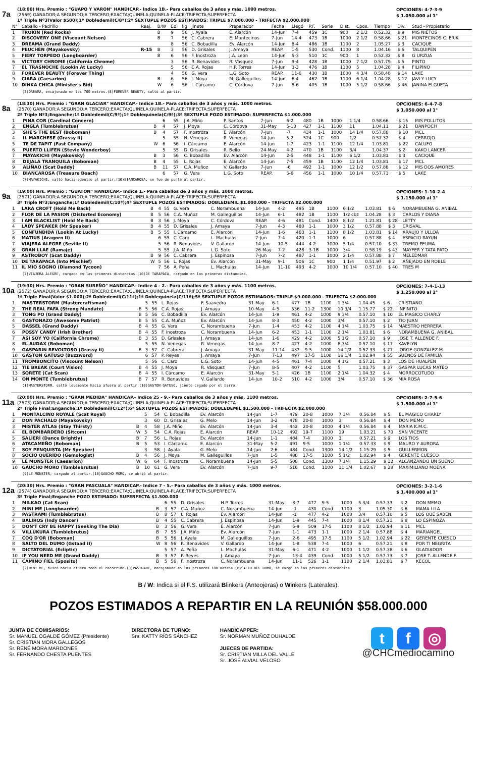7a
(18:00) Hrs. Premio : "GUAPO Y VARON" HANDICAP.- Indice 1B.- Para caballos de 3 años y más. 1000 metros.
(2569) GANADOR;A SEGUNDO;A TERCERO;EXACTA;QUINELA;QUINELA-PLACE;TRIFECTA;SUPERFECTA
1ª Triple Nº3(Valor $500);1ª Dobledemil(C/8ª);2ª SEXTUPLE POZOS ESTIMADOS: TRIPLE $7.000.000 - TRIFECTA $2.000.000
OPCIONES: 4-7-3-9
$ 1.050.000 al 1°
| N° | Caballo - Padrillo | Reaj. | B/W | Ed. | kg | Jinete | Preparador | Fecha | Llegó | P.F. | Serie | Dist. | Cpos. | Tiempo | Div. | Stud - Propietario |
| --- | --- | --- | --- | --- | --- | --- | --- | --- | --- | --- | --- | --- | --- | --- | --- | --- |
| 1 | TROKIN (Red Rocks) | | B | 9 | 56 | J. Ayala | E. Alarcón | 14-Jun | 7-4 | 459 | 1C | 900 | 2 1/2 | 0.52.32 | $ 9 | MIS NIETOS |
| 2 | DISCOVERY ONE (Viscount Nelson) | | B | 7 | 56 | C. Cabrera | E. Montecinos | 7-Jun | 14-4 | 473 | 1B | 1000 | 2 1/2 | 0.58.66 | $ 21 | MONTECINOS C. ERIK |
| 3 | DREAMA (Grand Daddy) | | | 8 | 56 | C. Bobadilla | Ev. Alarcón | 14-Jun | 8-4 | 486 | 1B | 1100 | 2 | 1.05.27 | $ 3 | CACIQUE |
| 4 | PEUCHEN (Mayakovsky) | R-15 | B | 3 | 56 | D. Grisales | J. Amaya | REAP. | 1-5 | 530 | Cond. | 1100 | 8 | 1.04.16 | $ 6 | TALQUIPEN |
| 5 | FIERY TORPEDO (Longboarder) | | B | 6 | 56 | F. Inostroza | J.A. León | 14-Jun | 5-3 | 510 | 1C | 900 | 1 | 0.52.32 | $ 8 | G URZUA |
| 6 | VICTORY CHROME (California Chrome) | | | 3 | 56 | R. Benavides | R. Vásquez | 7-Jun | 9-4 | 428 | 1B | 1000 | 7 1/2 | 0.57.79 | $ 5 | PINTO |
| 7 | EL TRASNOCHE (Lookin At Lucky) | | | 5 | 56 | C.A. Rojas | H.P. Torres | 14-Jun | 3-3 | 476 | 1B | 1100 | 5 | 1.04.28 | $ 4 | FILIPINO |
| 8 | FOREVER BEAUTY (Forever Thing) | | | 4 | 56 | G. Vera | L.G. Soto | REAP. | 11-6 | 430 | 1B | 1000 | 4 3/4 | 0.58.48 | $ 14 | LAKE |
| 9 | CIARA (Caesarion) | | B | 6 | 56 | J. Moya | M. Galleguillos | 14-Jun | 6-4 | 462 | 1B | 1100 | 6 1/4 | 1.04.28 | $ 12 | JAVI Y LUCY |
| 10 | DINKA CHICA (Minister's Bid) | | W | 6 | 56 | I. Cárcamo | C. Córdova | 7-Jun | 8-6 | 405 | 1B | 1000 | 5 1/2 | 0.58.66 | $ 46 | JANINA ELGUETA |
(3)DREAMA, encajonado en los 700 metros.(8)FOREVER BEAUTY, saltó al partir.
8a
(18:30) Hrs. Premio : "GRAN GLACIAR" HANDICAP.- Indice 1B.- Para caballos de 3 años y más. 1000 metros.
(2570) GANADOR;A SEGUNDO;A TERCERO;EXACTA;QUINELA;QUINELA-PLACE;TRIFECTA;SUPERFECTA
2ª Triple Nº3;Enganche;1ª Dobledemil(C/9ª);1ª Doblequinela(C/9ª);3ª SEXTUPLE POZO ESTIMADO: SUPERFECTA $1.000.000
OPCIONES: 6-4-7-8
$ 1.050.000 al 1°
| 1 | PINA COR (Cardinal Concern) | | | 6 | 55 | J.A. Miño | P. Santos | 7-Jun | 6-2 | 480 | 1B | 1000 | 1 1/4 | 0.58.66 | $ 15 | MIS POLLITOS |
| 2 | ENGLA (Tumblebrutus) | | B | 4 | 57 | J. Moya | C. Córdova | 31-May | 5-10 | 427 | 1-1 | 1100 | 11 | 1.04.11 | $ 21 | DANPOCH |
| 3 | SHE'S THE BEST (Boboman) | | B | 4 | 57 | F. Inostroza | E. Alarcón | 7-Jun | -7 | 434 | 1-1 | 1000 | 14 1/4 | 0.57.88 | $ 10 | MCL |
| 4 | IL MARCHESE (Grassy II) | | | 5 | 55 | N. Venegas | R. Venegas | 14-Jun | 5-2 | 524 | 1C | 900 | 1/2 | 0.52.32 | $ 4 | CERROJO |
| 5 | TE DE TAPIT (Fast Company) | | W | 6 | 56 | I. Cárcamo | E. Alarcón | 14-Jun | 1-7 | 423 | 1-1 | 1100 | 12 1/4 | 1.03.81 | $ 22 | CALUFO |
| 6 | PUERTO LLIFEN (Stevie Wonderboy) | | | 5 | 55 | D. Grisales | R. Bello | 24-May | 4-2 | 470 | 1B | 1100 | 3/4 | 1.04.37 | $ 2 | KAKO LANCER |
| 7 | MAYAKICHI (Mayakovsky) | | B | 3 | 56 | C. Bobadilla | Ev. Alarcón | 14-Jun | 2-5 | 448 | 1-1 | 1100 | 6 1/2 | 1.03.81 | $ 3 | CACIQUE |
| 8 | DEJALA TRANQUILA (Boboman) | | B | 4 | 55 | L. Rojas | E. Alarcón | 14-Jun | 7-5 | 459 | 1B | 1100 | 12 1/4 | 1.03.81 | $ 17 | MCL |
| 9 | ALIÑAO (Scat Daddy) | | B | 11 | 57 | C.A. Muñoz | V. Gallardo | 7-Jun | -6 | 492 | 1-1 | 1000 | 12 1/2 | 0.57.88 | $ 12 | MIS DOS AMORES |
| 10 | BIANCAROSA (Treasure Beach) | | | 6 | 57 | G. Vera | L.G. Soto | REAP. | 5-6 | 456 | 1-1 | 1000 | 10 1/4 | 0.57.73 | $ 5 | LAKE |
(7)MAYAKICHI, saltó hacia adentro al partir.(10)BIANCAROSA, se fue de punta al partir.
9a
(19:00) Hrs. Premio : "GUATON" HANDICAP.- Indice 1.- Para caballos de 3 años y más. 1000 metros.
(2571) GANADOR;A SEGUNDO;A TERCERO;EXACTA;QUINELA;QUINELA-PLACE;TRIFECTA;SUPERFECTA
3ª Triple Nº3;Enganche;1ª Dobledemil(C/10ª);4ª SEXTUPLE POZOS ESTIMADOS: DOBLEDEMIL $1.000.000 - TRIFECTA $2.000.000
OPCIONES: 1-10-2-4
$ 1.150.000 al 1°
| 1 | LARA CROFT (Hold Me Back) | | B | 4 | 55 | G. Vera | C. Norambuena | 14-Jun | 4-2 | 495 | 1B | 1100 | 6 1/2 | 1.03.81 | $ 6 | NORAMBUENA G. ANIBAL |
| 2 | FLOR DE LA PASION (Distorted Economy) | | B | 5 | 56 | C.A. Muñoz | M. Galleguillos | 14-Jun | 6-1 | 482 | 1B | 1100 | 1/2 cbz | 1.04.28 | $ 3 | CARLOS Y DIANA |
| 3 | I AM BLACKLIST (Hold Me Back) | | B | 3 | 56 | J. Moya | C. Córdova | REAP. | 4-6 | 481 | Cond. | 1400 | 8 1/2 | 1.21.81 | $ 28 | LETTY |
| 4 | LADY SPEAKER (Mr Speaker) | | B | 4 | 55 | D. Grisales | J. Amaya | 7-Jun | 4-3 | 480 | 1-1 | 1000 | 3 1/2 | 0.57.88 | $ 3 | CRISVAL |
| 5 | CONFUNDIDA (Lookin At Lucky) | | B | 5 | 55 | I. Cárcamo | E. Alarcón | 14-Jun | 1-6 | 463 | 1-1 | 1100 | 8 1/2 | 1.03.81 | $ 14 | ARAUJO Y ULLOA |
| 6 | MATIUS (Aragorn II) | | | 6 | 55 | C. Caro | L. Machulás | 7-Jun | 7-4 | 420 | 1-1 | 1000 | 6 | 0.57.88 | $ 4 | ESPACIO RAYUN |
| 7 | VIAJERA ALEGRE (Seville II) | | | 5 | 56 | R. Benavides | V. Gallardo | 14-Jun | 10-5 | 444 | 4-2 | 1000 | 5 1/4 | 0.57.10 | $ 33 | TREMO PEUMA |
| 8 | GRAN LLAE (Ramaje) | | | 5 | 55 | J.A. Miño | L.G. Soto | 26-May | 7-2 | 428 | 3-1B | 1000 | 3/4 | 0.58.19 | $ 43 | MAYFER Y TATA PATO |
| 9 | ASTROBOY (Scat Daddy) | | B | 9 | 56 | C. Cabrera | J. Espinosa | 7-Jun | 7-2 | 487 | 1-1 | 1000 | 2 1/4 | 0.57.88 | $ 7 | MELEDMAR |
| 10 | DE TARAPACA (Into Mischief) | | W | 5 | 56 | L. Rojas | Ev. Alarcón | 31-May | 9-1 | 506 | 1C | 900 | 1 1/4 | 0.51.97 | $ 2 | AÑEJADO EN ROBLE |
| 11 | IL MIO SOGNO (Diamond Tycoon) | | | 7 | 56 | A. Peña | L. Machulás | 14-Jun | 11-10 | 493 | 4-2 | 1000 | 10 1/4 | 0.57.10 | $ 40 | TRES M |
(7)VIAJERA ALEGRE, cargado en las primeras distancias.(10)DE TARAPACA, cargado en las primeras distancias.
10a
(19:30) Hrs. Premio : "GRAN SUREÑO" HANDICAP.- Indice 4 - 2.- Para caballos de 3 años y más. 1100 metros.
(2572) GANADOR;A SEGUNDO;A TERCERO;EXACTA;QUINELA;QUINELA-PLACE;TRIFECTA;SUPERFECTA
1ª Triple Final(Valor $1.000);2ª Dobledemil(C/11ª);1ª Doblequinela(C/11ª);5ª SEXTUPLE POZOS ESTIMADOS: TRIPLE $9.000.000 - TRIFECTA $2.000.000
OPCIONES: 7-4-1-13
$ 1.250.000 al 1°
| 1 | MASTERSTORM (Mastercraftsman) | | | 5 | 55 | L. Rojas | F. Saavedra | 31-May | 6-1 | 477 | 1B | 1100 | 1 3/4 | 1.04.45 | $ 6 | CRISTIANO |
| 2 | THE REAL FAFA (Strong Mandate) | | B | 5 | 56 | C.A. Rojas | J. Amaya | 10-May | 4-5 | 536 | 11-2 | 1300 | 10 3/4 | 1.15.77 | $ 22 | INFINITO |
| 3 | TONG PO (Grand Daddy) | | B | 5 | 56 | C. Bobadilla | Ev. Alarcón | 14-Jun | 1-9 | 461 | 4-2 | 1000 | 9 3/4 | 0.57.10 | $ 10 | EL MAGICO CHARLY |
| 4 | GASTONAZO (Awesome Patriot) | | B | 5 | 55 | C.A. Muñoz | Ev. Alarcón | 14-Jun | 8-3 | 450 | 4-2 | 1000 | 3/4 | 0.57.10 | $ 2 | TIO JUAN |
| 5 | DASSEL (Grand Daddy) | | B | 4 | 55 | G. Vera | C. Norambuena | 7-Jun | 1-4 | 453 | 4-2 | 1100 | 4 1/4 | 1.03.75 | $ 14 | MAESTRO HERRERA |
| 6 | POSSY CANDY (Irish Brother) | | B | 4 | 55 | F. Inostroza | C. Norambuena | 14-Jun | 6-2 | 453 | 1-1 | 1100 | 2 1/4 | 1.03.81 | $ 6 | NORAMBUENA G. ANIBAL |
| 7 | ASI SOY YO (California Chrome) | | B | 3 | 55 | D. Grisales | J. Amaya | 14-Jun | 1-6 | 429 | 4-2 | 1000 | 5 1/2 | 0.57.10 | $ 9 | JOSE T. ALLENDE F. |
| 8 | EL AUDAX (Boboman) | | | 5 | 55 | N. Venegas | R. Venegas | 14-Jun | 8-7 | 427 | 4-2 | 1000 | 8 3/4 | 0.57.10 | $ 17 | KAVELYN |
| 9 | GASPARIN REVOLTOSO (Grassy II) | | B | 3 | 57 | C. Cabrera | J. Amaya | 31-May | 11-14 | 432 | 9-5 | 1000 | 14 1/2 | 0.57.33 | $ 77 | JORGE GONZALEZ M. |
| 10 | GASTON GATUSO (Buzzword) | | | 6 | 57 | P. Reyes | J. Amaya | 7-Jun | 7-13 | 497 | 17-5 | 1100 | 16 1/4 | 1.02.94 | $ 55 | SUEÑOS DE FAMILIA |
| 11 | TROMBONCITO (Viscount Nelson) | | | 5 | 56 | C. Caro | L.G. Soto | 14-Jun | 4-5 | 461 | 7-4 | 1000 | 4 1/2 | 0.57.21 | $ 3 | LOS DE HUALPEN |
| 12 | TIE BREAK (Court Vision) | | B | 4 | 55 | J. Moya | R. Vásquez | 7-Jun | 8-5 | 407 | 4-2 | 1100 | 5 | 1.03.75 | $ 37 | GASPAR LUCAS MATEO |
| 13 | SORETE (Cat Scan) | | B | 4 | 55 | I. Cárcamo | E. Alarcón | 31-May | 5-1 | 426 | 1B | 1100 | 2 1/4 | 1.04.32 | $ 4 | MORROCOTUDO |
| 14 | ON MONTE (Tumblebrutus) | | B | 7 | 57 | R. Benavides | V. Gallardo | 14-Jun | 10-2 | 510 | 4-2 | 1000 | 3/4 | 0.57.10 | $ 36 | MIA ROSA |
(1)MASTERSTORM, saltó levemente hacia afuera al partir.(10)GASTON GATUSO, jinete cegado por el barro.
11a
(20:00) Hrs. Premio : "GRAN MEDIDA" HANDICAP.- Indice 25 - 9.- Para caballos de 3 años y más. 1100 metros.
(2573) GANADOR;A SEGUNDO;A TERCERO;EXACTA;QUINELA;QUINELA-PLACE;TRIFECTA;SUPERFECTA
2ª Triple Final;Enganche;1ª Dobledemil(C/12ª);6ª SEXTUPLE POZOS ESTIMADOS: DOBLEDEMIL $1.500.000 - TRIFECTA $2.000.000
OPCIONES: 2-7-5-6
$ 1.500.000 al 1°
| 1 | MONTALCINO ROYALE (Scat Royal) | | | 5 | 54 | C. Bobadilla | Ev. Alarcón | 14-Jun | 1-7 | 479 | 20-8 | 1000 | 7 3/4 | 0.56.84 | $ 5 | EL MAGICO CHARLY |
| 2 | DON PACHALO (Mayakovsky) | | | 3 | 60 | D. Grisales | G. Melo | 14-Jun | 3-2 | 478 | 20-8 | 1000 | 3 | 0.56.84 | $ 4 | DON MEMO |
| 3 | MISTER ATLAS (Stay Thirsty) | | B | 4 | 58 | J.A. Miño | Ev. Alarcón | 14-Jun | 3-4 | 442 | 20-8 | 1000 | 4 1/4 | 0.56.84 | $ 4 | MARIA K.M.C. |
| 4 | EL BOMBARDERO (Sitcom) | | W | 5 | 54 | C.A. Rojas | E. Alarcón | REAP. | 10-12 | 492 | 19-7 | 1100 | 19 | 1.03.21 | $ 70 | SAN VICENTE |
| 5 | SALIERI (Dance Brightly) | | B | 7 | 56 | L. Rojas | Ev. Alarcón | 14-Jun | 1-1 | 484 | 7-4 | 1000 | 3 | 0.57.21 | $ 9 | LOS TIOS |
| 6 | ATACAMEÑO (Boboman) | | B | 5 | 53 | I. Cárcamo | E. Alarcón | 31-May | 5-2 | 491 | 9-5 | 1000 | 1 1/4 | 0.57.33 | $ 9 | MAURO Y AURORA |
| 7 | SOY PENQUISTA (Mr Speaker) | | | 3 | 58 | J. Ayala | G. Melo | 14-Jun | 2-6 | 484 | Cond. | 1300 | 14 1/2 | 1.15.29 | $ 5 | GUILLERMON |
| 8 | SOCIO QUERIDO (Gemologist) | | B | 4 | 56 | J. Moya | M. Galleguillos | 7-Jun | 1-5 | 488 | 17-5 | 1100 | 5 1/2 | 1.02.94 | $ 4 | GERENTE CUESCO |
| 9 | LE MONSTER (Caesarion) | | W | 6 | 64 | F. Inostroza | C. Norambuena | 14-Jun | 5-5 | 508 | Cond. | 1300 | 7 1/4 | 1.15.29 | $ 12 | ALCANZANDO UN SUEÑO |
| 10 | GAUCHO MORO (Tumblebrutus) | | B | 10 | 61 | G. Vera | Ev. Alarcón | 7-Jun | 9-7 | 516 | Cond. | 1100 | 11 1/4 | 1.02.67 | $ 28 | MAXIMILIANO MOENA |
(9)LE MONSTER, cargado al partir.(10)GAUCHO MORO, se abrió al partir.
12a
(20:30) Hrs. Premio : "GRAN PASCUALA" HANDICAP.- Indice 7 - 5.- Para caballos de 3 años y más. 1000 metros.
(2574) GANADOR;A SEGUNDO;A TERCERO;EXACTA;QUINELA;QUINELA-PLACE;TRIFECTA;SUPERFECTA
3ª Triple Final;Enganche POZO ESTIMADO: SUPERFECTA $1.500.000
OPCIONES: 3-2-1-6
$ 1.400.000 al 1°
| 1 | MILKAO (Cat Scan) | | | 6 | 55 | D. Grisales | H.P. Torres | 31-May | 3-7 | 477 | 9-5 | 1000 | 5 3/4 | 0.57.33 | $ 2 | DON MEMO |
| 2 | MINI ME (Longboarder) | | B | 3 | 57 | C.A. Muñoz | C. Norambuena | 14-Jun | -1 | 430 | Cond. | 1100 | 3 | 1.05.30 | $ 6 | MAMA LILA |
| 3 | PASTRAMI (Tumblebrutus) | | B | 8 | 57 | L. Rojas | Ev. Alarcón | 14-Jun | -1 | 477 | 4-2 | 1000 | 3/4 | 0.57.10 | $ 5 | LOS QUE SABEN |
| 4 | BALIROS (Indy Dancer) | | B | 4 | 55 | C. Cabrera | J. Espinosa | 14-Jun | 1-9 | 445 | 7-4 | 1000 | 8 1/4 | 0.57.21 | $ 8 | LO ESPINOZA |
| 5 | DON'T CRY BE HAPPY (Seeking The Dia) | | B | 3 | 56 | G. Vera | E. Alarcón | 7-Jun | 5-9 | 509 | 17-5 | 1100 | 8 1/2 | 1.02.94 | $ 11 | MCL |
| 6 | VILLUKURA (Tumblebrutus) | | B | 7 | 55 | J.A. Miño | Ev. Alarcón | 7-Jun | 1-1 | 473 | 1-1 | 1000 | 2 1/4 | 0.57.88 | $ 4 | MARIANGEL |
| 7 | COQ D'OR (Boboman) | | B | 5 | 56 | J. Ayala | M. Galleguillos | 7-Jun | 2-6 | 495 | 17-5 | 1100 | 5 1/2 | 1.02.94 | $ 22 | GERENTE CUESCO |
| 8 | SALTO DEL DUMO (Gstaad II) | | W | 8 | 56 | R. Benavides | V. Gallardo | 14-Jun | 1-8 | 538 | 7-4 | 1000 | 6 | 0.57.21 | $ 8 | POR TI NEGRITA |
| 9 | DICTATORIAL (Ecliptic) | | | 5 | 57 | A. Peña | L. Machulás | 31-May | 6-1 | 471 | 4-2 | 1000 | 1 1/2 | 0.57.38 | $ 6 | GLADIADOR |
| 10 | IF YOU NEED ME (Grand Daddy) | | B | 3 | 57 | P. Reyes | J. Amaya | 7-Jun | 13-4 | 439 | Cond. | 1000 | 5 1/2 | 0.57.73 | $ 7 | JOSE T. ALLENDE F. |
| 11 | CAMINO FIEL (Sposito) | | B | 5 | 56 | F. Inostroza | C. Norambuena | 14-Jun | 11-1 | 526 | 1-1 | 1100 | 2 1/4 | 1.03.81 | $ 7 | KECOL |
(2)MINI ME, buscó hacia afuera todo el recorrido.(3)PASTRAMI, encajonado en los primeros 100 metros.(8)SALTO DEL DUMO, se cargó en las primeras distancias.
B / W: Indica si el F.S. utilizará Blinkers (Anteojeras) o Winkers (Laterales).
POZOS ESTIMADOS A REPARTIR EN LA REUNIÓN $58.000.000
JUNTA DE COMISARIOS:
Sr. MANUEL OGALDE GÓMEZ (Presidente)
Sr. CRISTIAN MORA GALLEGOS
Sr. RENÉ MORA MARDONES
Sr. FERNANDO CHESTA PUENTES
DIRECTORA DE TURNO:
Sra. KATTY RÍOS SÁNCHEZ
HANDICAPPER:
Sr. NORMAN MUÑOZ DUHALDE
JUECES DE PARTIDA:
Sr. CRISTIAN MILLA DEL VALLE
Sr. JOSÉ ALVIAL VELOSO
tf ◎
@CHCmediocamino